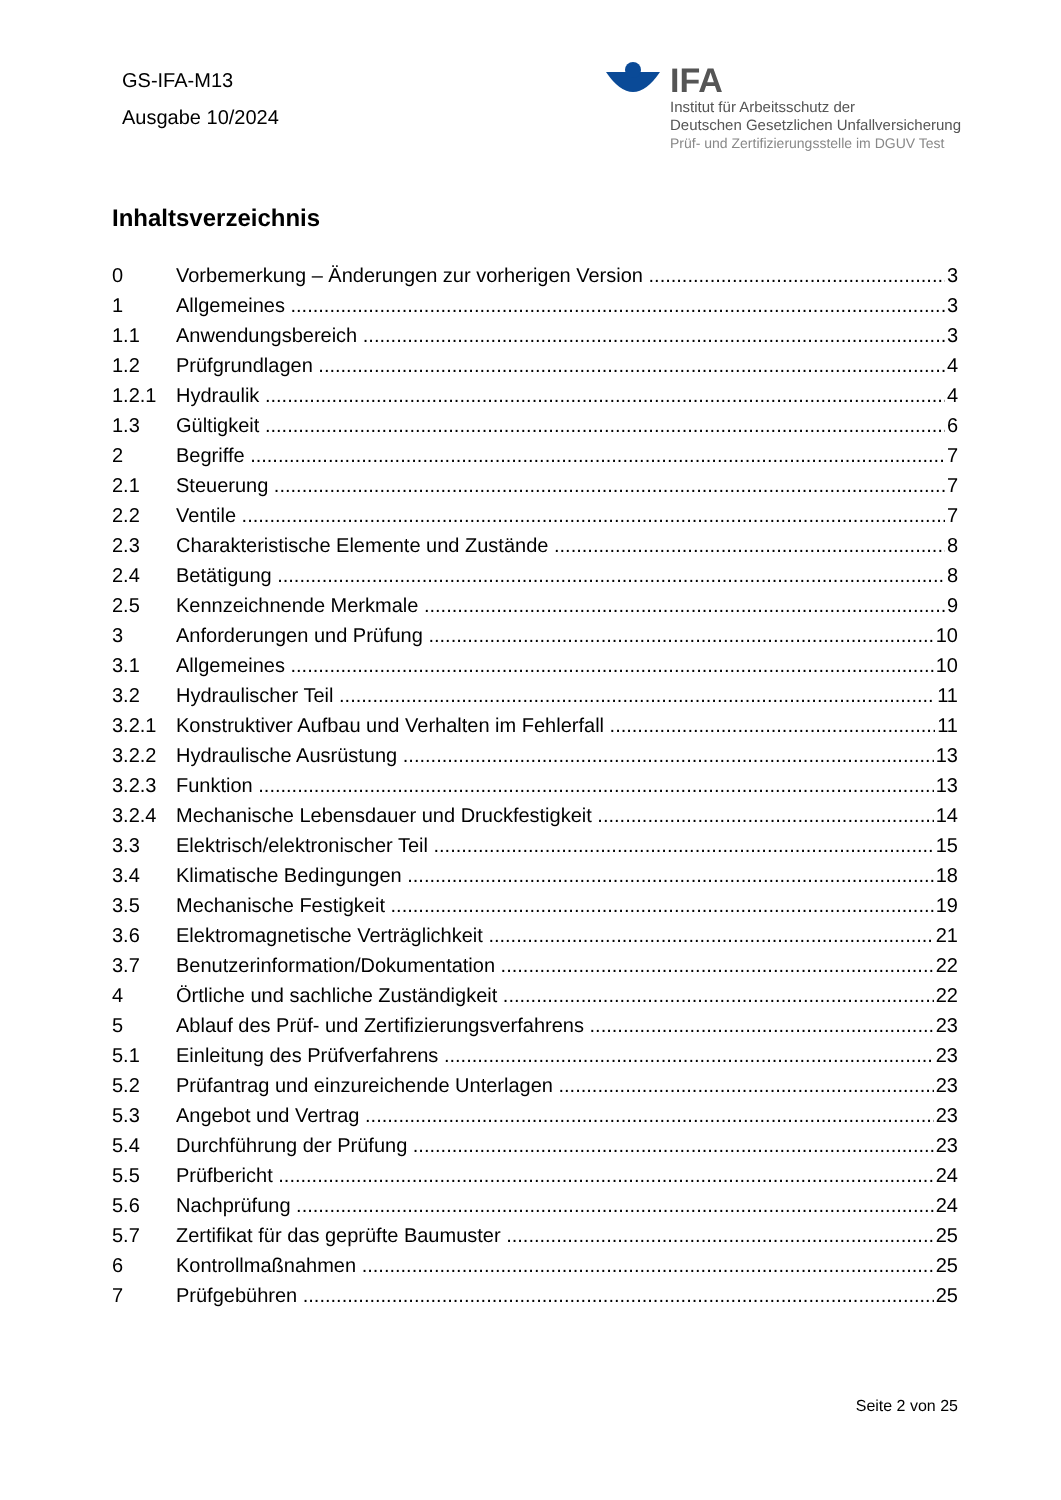GS-IFA-M13
Ausgabe 10/2024
IFA
Institut für Arbeitsschutz der
Deutschen Gesetzlichen Unfallversicherung
Prüf- und Zertifizierungsstelle im DGUV Test
Inhaltsverzeichnis
0 Vorbemerkung – Änderungen zur vorherigen Version 3
1 Allgemeines 3
1.1 Anwendungsbereich 3
1.2 Prüfgrundlagen 4
1.2.1 Hydraulik 4
1.3 Gültigkeit 6
2 Begriffe 7
2.1 Steuerung 7
2.2 Ventile 7
2.3 Charakteristische Elemente und Zustände 8
2.4 Betätigung 8
2.5 Kennzeichnende Merkmale 9
3 Anforderungen und Prüfung 10
3.1 Allgemeines 10
3.2 Hydraulischer Teil 11
3.2.1 Konstruktiver Aufbau und Verhalten im Fehlerfall 11
3.2.2 Hydraulische Ausrüstung 13
3.2.3 Funktion 13
3.2.4 Mechanische Lebensdauer und Druckfestigkeit 14
3.3 Elektrisch/elektronischer Teil 15
3.4 Klimatische Bedingungen 18
3.5 Mechanische Festigkeit 19
3.6 Elektromagnetische Verträglichkeit 21
3.7 Benutzerinformation/Dokumentation 22
4 Örtliche und sachliche Zuständigkeit 22
5 Ablauf des Prüf- und Zertifizierungsverfahrens 23
5.1 Einleitung des Prüfverfahrens 23
5.2 Prüfantrag und einzureichende Unterlagen 23
5.3 Angebot und Vertrag 23
5.4 Durchführung der Prüfung 23
5.5 Prüfbericht 24
5.6 Nachprüfung 24
5.7 Zertifikat für das geprüfte Baumuster 25
6 Kontrollmaßnahmen 25
7 Prüfgebühren 25
Seite 2 von 25